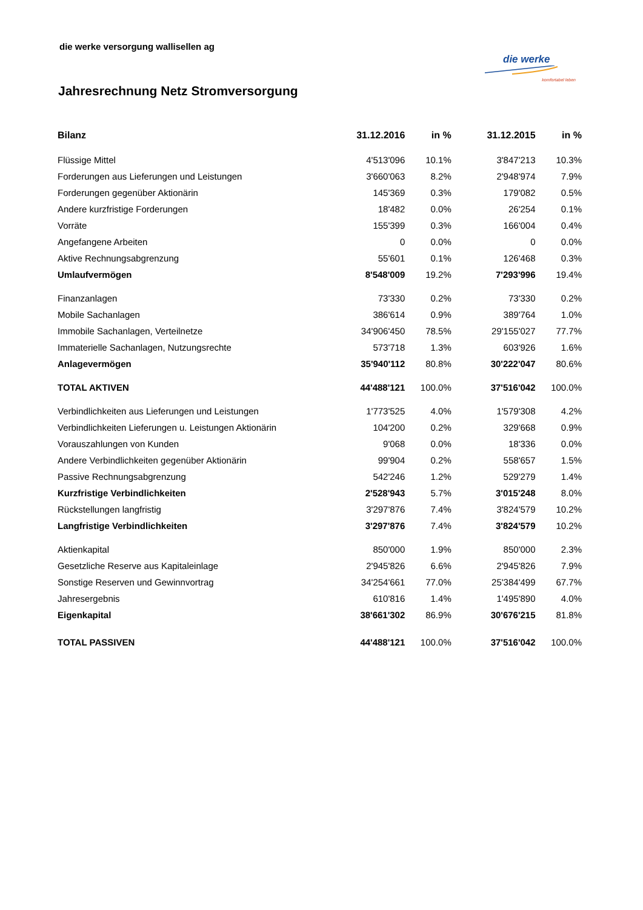die werke versorgung wallisellen ag
die werke
komfortabel leben
Jahresrechnung Netz Stromversorgung
| Bilanz | 31.12.2016 | in % | 31.12.2015 | in % |
| --- | --- | --- | --- | --- |
| Flüssige Mittel | 4'513'096 | 10.1% | 3'847'213 | 10.3% |
| Forderungen aus Lieferungen und Leistungen | 3'660'063 | 8.2% | 2'948'974 | 7.9% |
| Forderungen gegenüber Aktionärin | 145'369 | 0.3% | 179'082 | 0.5% |
| Andere kurzfristige Forderungen | 18'482 | 0.0% | 26'254 | 0.1% |
| Vorräte | 155'399 | 0.3% | 166'004 | 0.4% |
| Angefangene Arbeiten | 0 | 0.0% | 0 | 0.0% |
| Aktive Rechnungsabgrenzung | 55'601 | 0.1% | 126'468 | 0.3% |
| Umlaufvermögen | 8'548'009 | 19.2% | 7'293'996 | 19.4% |
| Finanzanlagen | 73'330 | 0.2% | 73'330 | 0.2% |
| Mobile Sachanlagen | 386'614 | 0.9% | 389'764 | 1.0% |
| Immobile Sachanlagen, Verteilnetze | 34'906'450 | 78.5% | 29'155'027 | 77.7% |
| Immaterielle Sachanlagen, Nutzungsrechte | 573'718 | 1.3% | 603'926 | 1.6% |
| Anlagevermögen | 35'940'112 | 80.8% | 30'222'047 | 80.6% |
| TOTAL AKTIVEN | 44'488'121 | 100.0% | 37'516'042 | 100.0% |
| Verbindlichkeiten aus Lieferungen und Leistungen | 1'773'525 | 4.0% | 1'579'308 | 4.2% |
| Verbindlichkeiten Lieferungen u. Leistungen Aktionärin | 104'200 | 0.2% | 329'668 | 0.9% |
| Vorauszahlungen von Kunden | 9'068 | 0.0% | 18'336 | 0.0% |
| Andere Verbindlichkeiten gegenüber Aktionärin | 99'904 | 0.2% | 558'657 | 1.5% |
| Passive Rechnungsabgrenzung | 542'246 | 1.2% | 529'279 | 1.4% |
| Kurzfristige Verbindlichkeiten | 2'528'943 | 5.7% | 3'015'248 | 8.0% |
| Rückstellungen langfristig | 3'297'876 | 7.4% | 3'824'579 | 10.2% |
| Langfristige Verbindlichkeiten | 3'297'876 | 7.4% | 3'824'579 | 10.2% |
| Aktienkapital | 850'000 | 1.9% | 850'000 | 2.3% |
| Gesetzliche Reserve aus Kapitaleinlage | 2'945'826 | 6.6% | 2'945'826 | 7.9% |
| Sonstige Reserven und Gewinnvortrag | 34'254'661 | 77.0% | 25'384'499 | 67.7% |
| Jahresergebnis | 610'816 | 1.4% | 1'495'890 | 4.0% |
| Eigenkapital | 38'661'302 | 86.9% | 30'676'215 | 81.8% |
| TOTAL PASSIVEN | 44'488'121 | 100.0% | 37'516'042 | 100.0% |